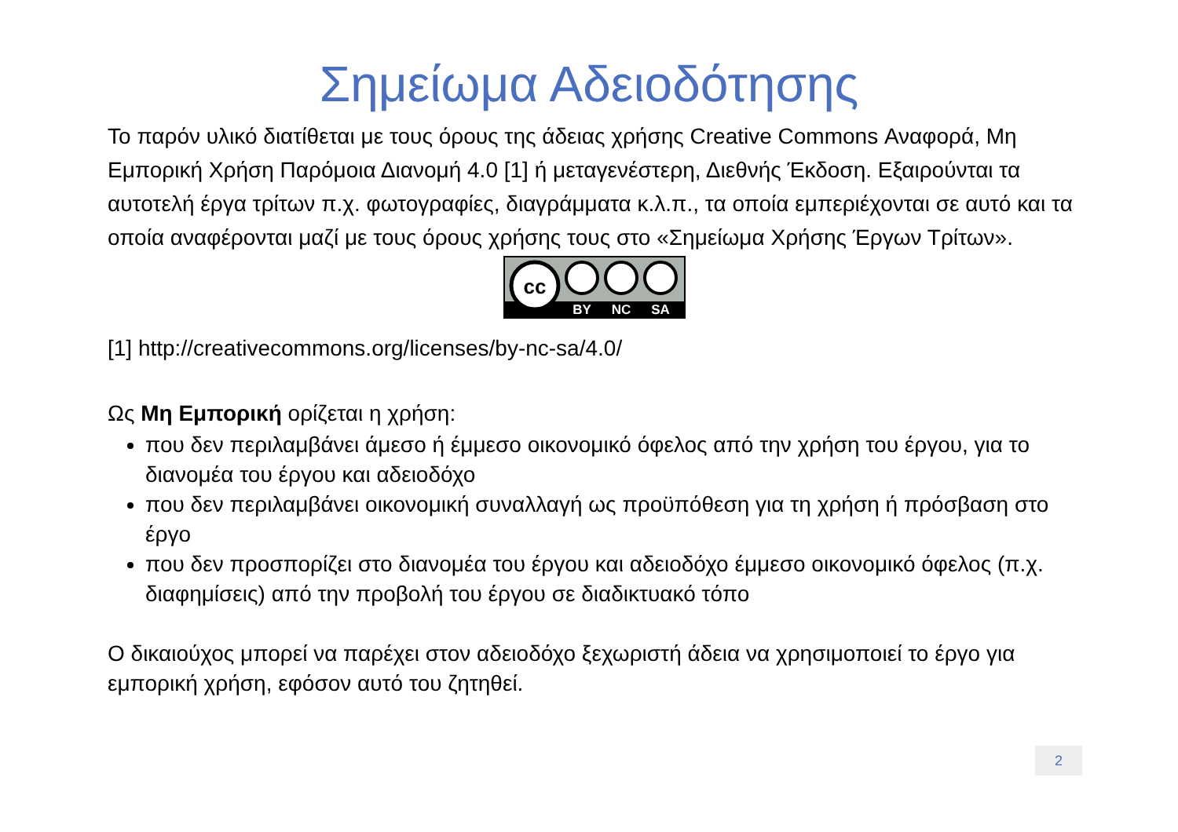Σημείωμα Αδειοδότησης
Το παρόν υλικό διατίθεται με τους όρους της άδειας χρήσης Creative Commons Αναφορά, Μη Εμπορική Χρήση Παρόμοια Διανομή 4.0 [1] ή μεταγενέστερη, Διεθνής Έκδοση. Εξαιρούνται τα αυτοτελή έργα τρίτων π.χ. φωτογραφίες, διαγράμματα κ.λ.π., τα οποία εμπεριέχονται σε αυτό και τα οποία αναφέρονται μαζί με τους όρους χρήσης τους στο «Σημείωμα Χρήσης Έργων Τρίτων».
cc
BY
NC
SA
[1] http://creativecommons.org/licenses/by-nc-sa/4.0/
Ως Μη Εμπορική ορίζεται η χρήση:
που δεν περιλαμβάνει άμεσο ή έμμεσο οικονομικό όφελος από την χρήση του έργου, για το διανομέα του έργου και αδειοδόχο
που δεν περιλαμβάνει οικονομική συναλλαγή ως προϋπόθεση για τη χρήση ή πρόσβαση στο έργο
που δεν προσπορίζει στο διανομέα του έργου και αδειοδόχο έμμεσο οικονομικό όφελος (π.χ. διαφημίσεις) από την προβολή του έργου σε διαδικτυακό τόπο
Ο δικαιούχος μπορεί να παρέχει στον αδειοδόχο ξεχωριστή άδεια να χρησιμοποιεί το έργο για εμπορική χρήση, εφόσον αυτό του ζητηθεί.
2